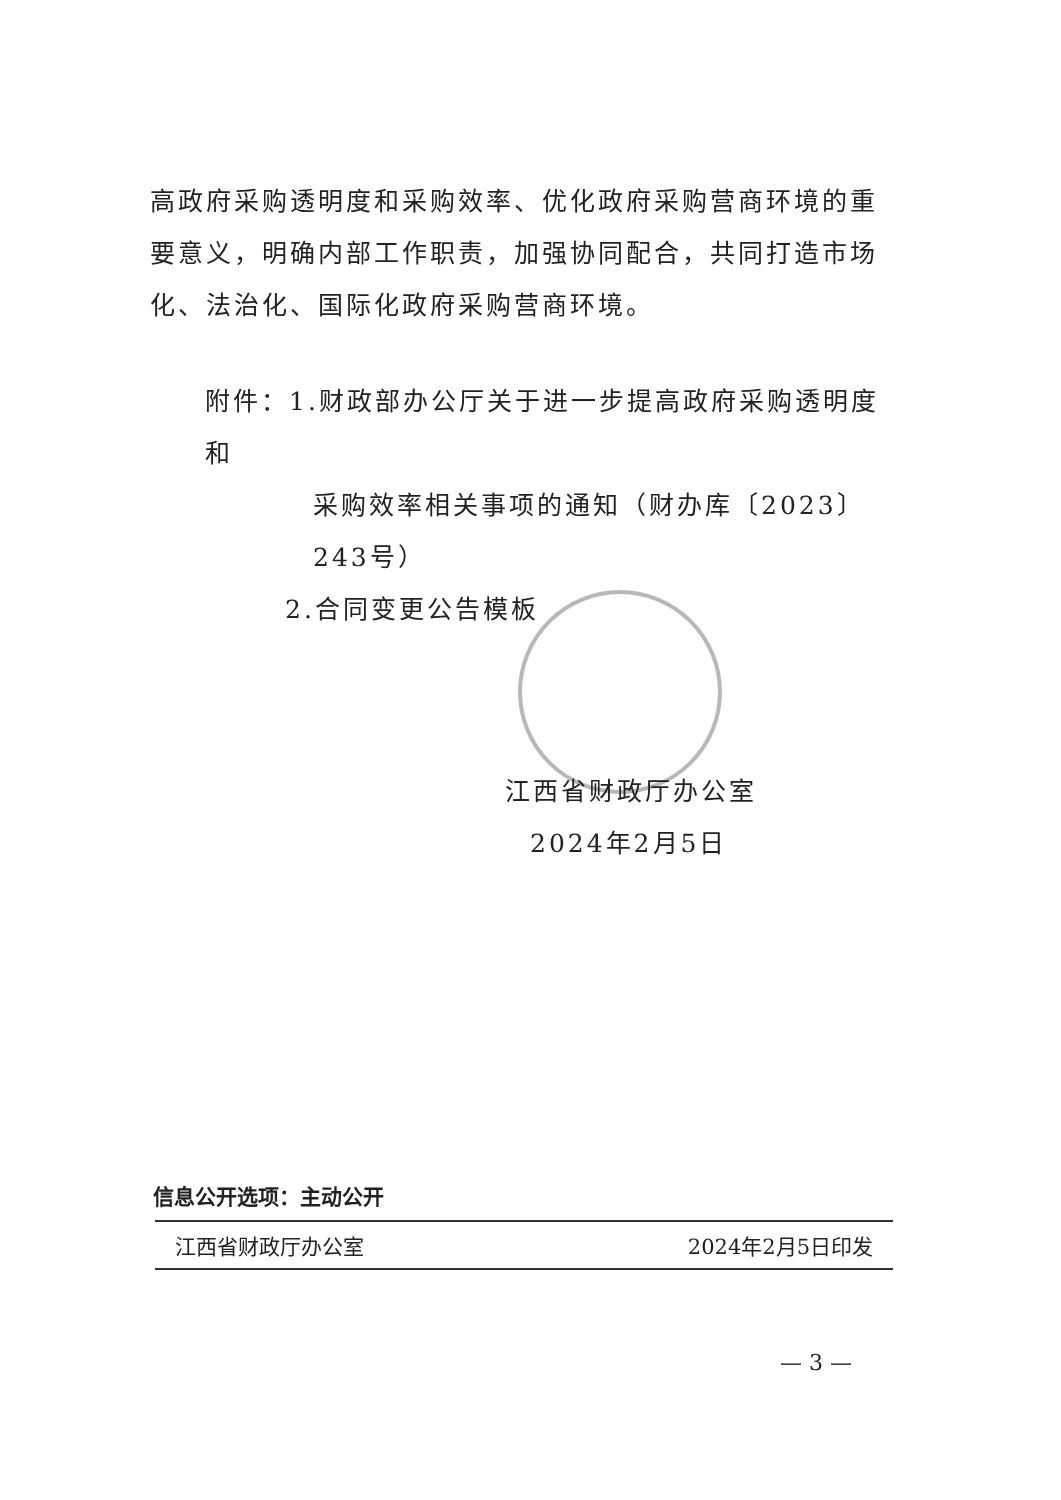高政府采购透明度和采购效率、优化政府采购营商环境的重要意义，明确内部工作职责，加强协同配合，共同打造市场化、法治化、国际化政府采购营商环境。
附件：1.财政部办公厅关于进一步提高政府采购透明度和
采购效率相关事项的通知（财办库〔2023〕243号）
2.合同变更公告模板
江西省财政厅办公室
2024年2月5日
信息公开选项：主动公开
江西省财政厅办公室 2024年2月5日印发
— 3 —